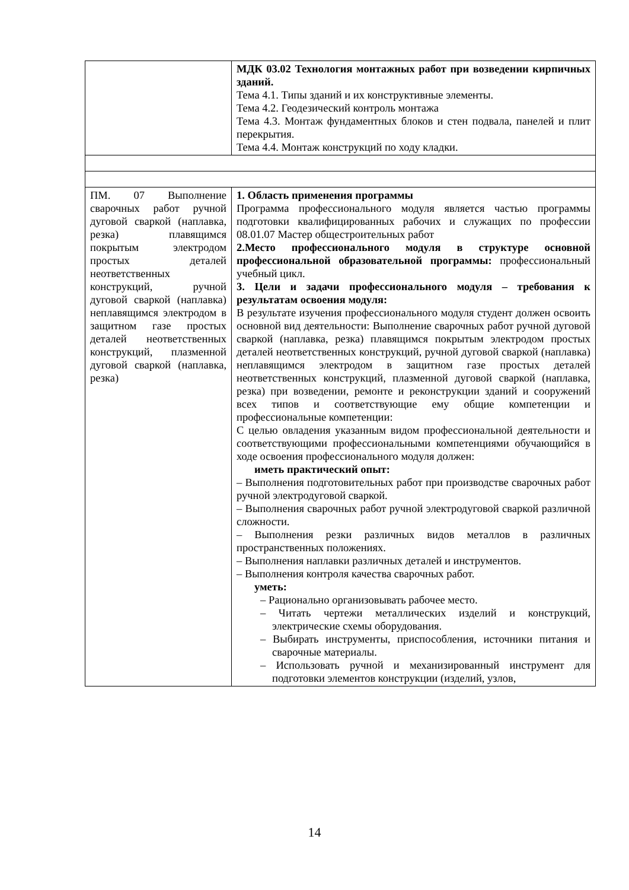| | МДК 03.02 Технология монтажных работ при возведении кирпичных зданий. Тема 4.1. Типы зданий и их конструктивные элементы. Тема 4.2. Геодезический контроль монтажа Тема 4.3. Монтаж фундаментных блоков и стен подвала, панелей и плит перекрытия. Тема 4.4. Монтаж конструкций по ходу кладки. |
| ПМ. 07 Выполнение сварочных работ ручной дуговой сваркой (наплавка, резка) плавящимся покрытым электродом простых деталей неответственных конструкций, ручной дуговой сваркой (наплавка) неплавящимся электродом в защитном газе простых деталей неответственных конструкций, плазменной дуговой сваркой (наплавка, резка) | 1. Область применения программы Программа профессионального модуля является частью программы подготовки квалифицированных рабочих и служащих по профессии 08.01.07 Мастер общестроительных работ 2.Место профессионального модуля в структуре основной профессиональной образовательной программы: профессиональный учебный цикл. 3. Цели и задачи профессионального модуля – требования к результатам освоения модуля: В результате изучения профессионального модуля студент должен освоить основной вид деятельности: Выполнение сварочных работ ручной дуговой сваркой (наплавка, резка) плавящимся покрытым электродом простых деталей неответственных конструкций, ручной дуговой сваркой (наплавка) неплавящимся электродом в защитном газе простых деталей неответственных конструкций, плазменной дуговой сваркой (наплавка, резка) при возведении, ремонте и реконструкции зданий и сооружений всех типов и соответствующие ему общие компетенции и профессиональные компетенции: С целью овладения указанным видом профессиональной деятельности и соответствующими профессиональными компетенциями обучающийся в ходе освоения профессионального модуля должен: иметь практический опыт: – Выполнения подготовительных работ при производстве сварочных работ ручной электродуговой сваркой. – Выполнения сварочных работ ручной электродуговой сваркой различной сложности. – Выполнения резки различных видов металлов в различных пространственных положениях. – Выполнения наплавки различных деталей и инструментов. – Выполнения контроля качества сварочных работ. уметь: – Рационально организовывать рабочее место. – Читать чертежи металлических изделий и конструкций, электрические схемы оборудования. – Выбирать инструменты, приспособления, источники питания и сварочные материалы. – Использовать ручной и механизированный инструмент для подготовки элементов конструкции (изделий, узлов, |
14